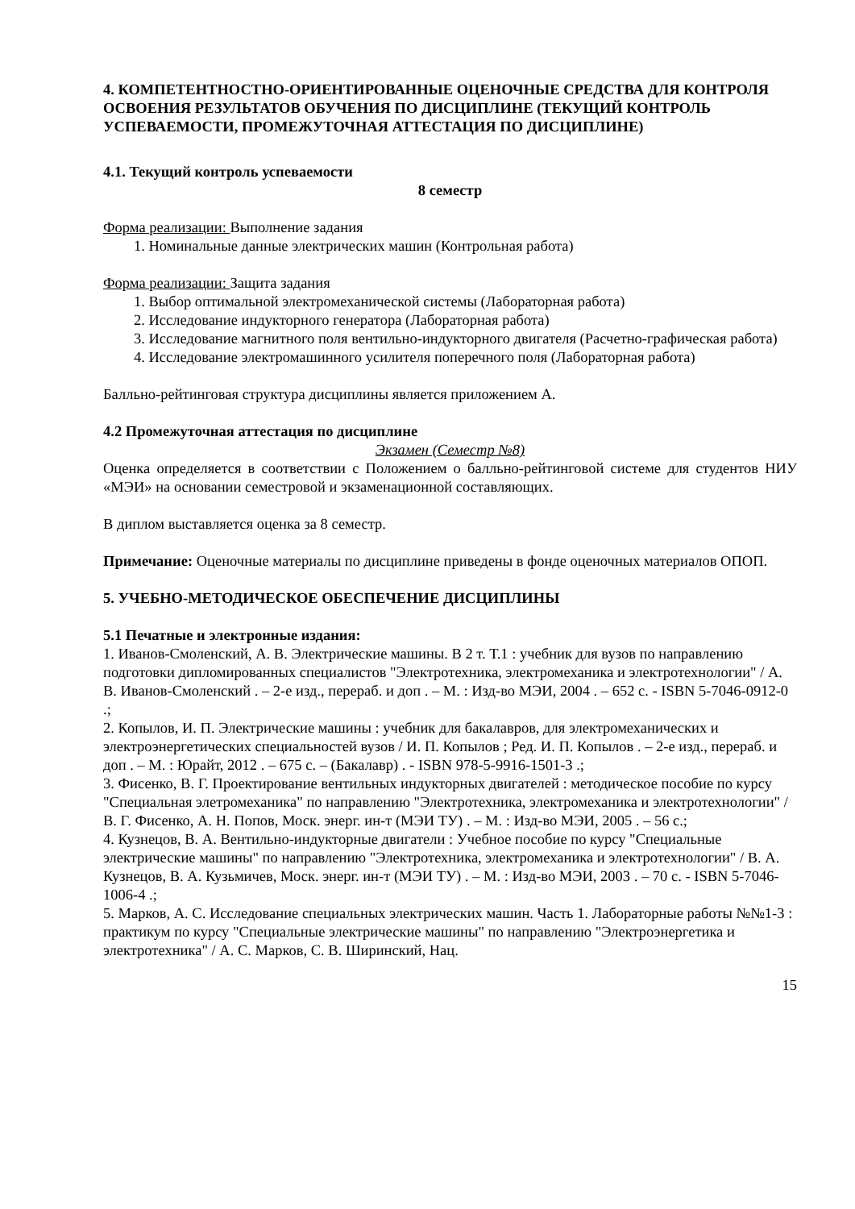4. КОМПЕТЕНТНОСТНО-ОРИЕНТИРОВАННЫЕ ОЦЕНОЧНЫЕ СРЕДСТВА ДЛЯ КОНТРОЛЯ ОСВОЕНИЯ РЕЗУЛЬТАТОВ ОБУЧЕНИЯ ПО ДИСЦИПЛИНЕ (ТЕКУЩИЙ КОНТРОЛЬ УСПЕВАЕМОСТИ, ПРОМЕЖУТОЧНАЯ АТТЕСТАЦИЯ ПО ДИСЦИПЛИНЕ)
4.1. Текущий контроль успеваемости
8 семестр
Форма реализации: Выполнение задания
1. Номинальные данные электрических машин (Контрольная работа)
Форма реализации: Защита задания
1. Выбор оптимальной электромеханической системы (Лабораторная работа)
2. Исследование индукторного генератора (Лабораторная работа)
3. Исследование магнитного поля вентильно-индукторного двигателя (Расчетно-графическая работа)
4. Исследование электромашинного усилителя поперечного поля (Лабораторная работа)
Балльно-рейтинговая структура дисциплины является приложением А.
4.2 Промежуточная аттестация по дисциплине
Экзамен (Семестр №8)
Оценка определяется в соответствии с Положением о балльно-рейтинговой системе для студентов НИУ «МЭИ» на основании семестровой и экзаменационной составляющих.
В диплом выставляется оценка за 8 семестр.
Примечание: Оценочные материалы по дисциплине приведены в фонде оценочных материалов ОПОП.
5. УЧЕБНО-МЕТОДИЧЕСКОЕ ОБЕСПЕЧЕНИЕ ДИСЦИПЛИНЫ
5.1 Печатные и электронные издания:
1. Иванов-Смоленский, А. В. Электрические машины. В 2 т. Т.1 : учебник для вузов по направлению подготовки дипломированных специалистов "Электротехника, электромеханика и электротехнологии" / А. В. Иванов-Смоленский . – 2-е изд., перераб. и доп . – М. : Изд-во МЭИ, 2004 . – 652 с. - ISBN 5-7046-0912-0 .;
2. Копылов, И. П. Электрические машины : учебник для бакалавров, для электромеханических и электроэнергетических специальностей вузов / И. П. Копылов ; Ред. И. П. Копылов . – 2-е изд., перераб. и доп . – М. : Юрайт, 2012 . – 675 с. – (Бакалавр) . - ISBN 978-5-9916-1501-3 .;
3. Фисенко, В. Г. Проектирование вентильных индукторных двигателей : методическое пособие по курсу "Специальная элетромеханика" по направлению "Электротехника, электромеханика и электротехнологии" / В. Г. Фисенко, А. Н. Попов, Моск. энерг. ин-т (МЭИ ТУ) . – М. : Изд-во МЭИ, 2005 . – 56 с.;
4. Кузнецов, В. А. Вентильно-индукторные двигатели : Учебное пособие по курсу "Специальные электрические машины" по направлению "Электротехника, электромеханика и электротехнологии" / В. А. Кузнецов, В. А. Кузьмичев, Моск. энерг. ин-т (МЭИ ТУ) . – М. : Изд-во МЭИ, 2003 . – 70 с. - ISBN 5-7046-1006-4 .;
5. Марков, А. С. Исследование специальных электрических машин. Часть 1. Лабораторные работы №№1-3 : практикум по курсу "Специальные электрические машины" по направлению "Электроэнергетика и электротехника" / А. С. Марков, С. В. Ширинский, Нац.
15